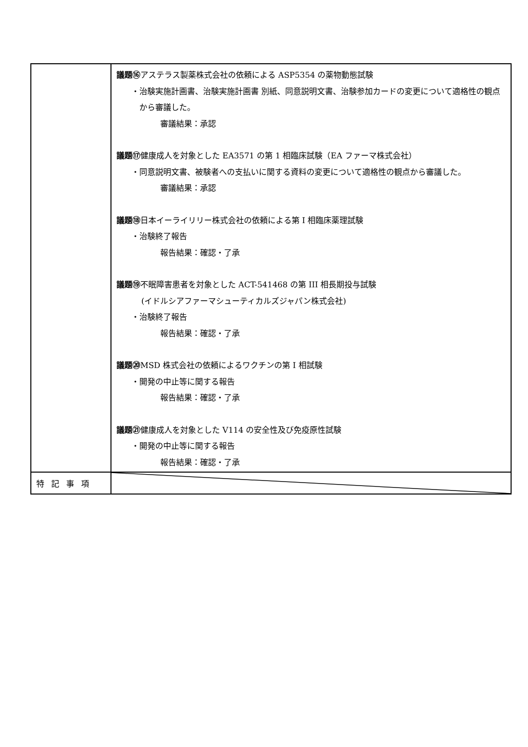| | 議題⑯ アステラス製薬株式会社の依頼による ASP5354 の薬物動態試験 ・治験実施計画書、治験実施計画書 別紙、同意説明文書、治験参加カードの変更について適格性の観点から審議した。 審議結果：承認 議題⑰ 健康成人を対象とした EA3571 の第 1 相臨床試験（EA ファーマ株式会社） ・同意説明文書、被験者への支払いに関する資料の変更について適格性の観点から審議した。 審議結果：承認 議題⑱ 日本イーライリリー株式会社の依頼による第 I 相臨床薬理試験 ・治験終了報告 報告結果：確認・了承 議題⑲ 不眠障害患者を対象とした ACT-541468 の第 III 相長期投与試験 (イドルシアファーマシューティカルズジャパン株式会社) ・治験終了報告 報告結果：確認・了承 議題⑳ MSD 株式会社の依頼によるワクチンの第 I 相試験 ・開発の中止等に関する報告 報告結果：確認・了承 議題㉑ 健康成人を対象とした V114 の安全性及び免疫原性試験 ・開発の中止等に関する報告 報告結果：確認・了承 |
| 特記事項 | |